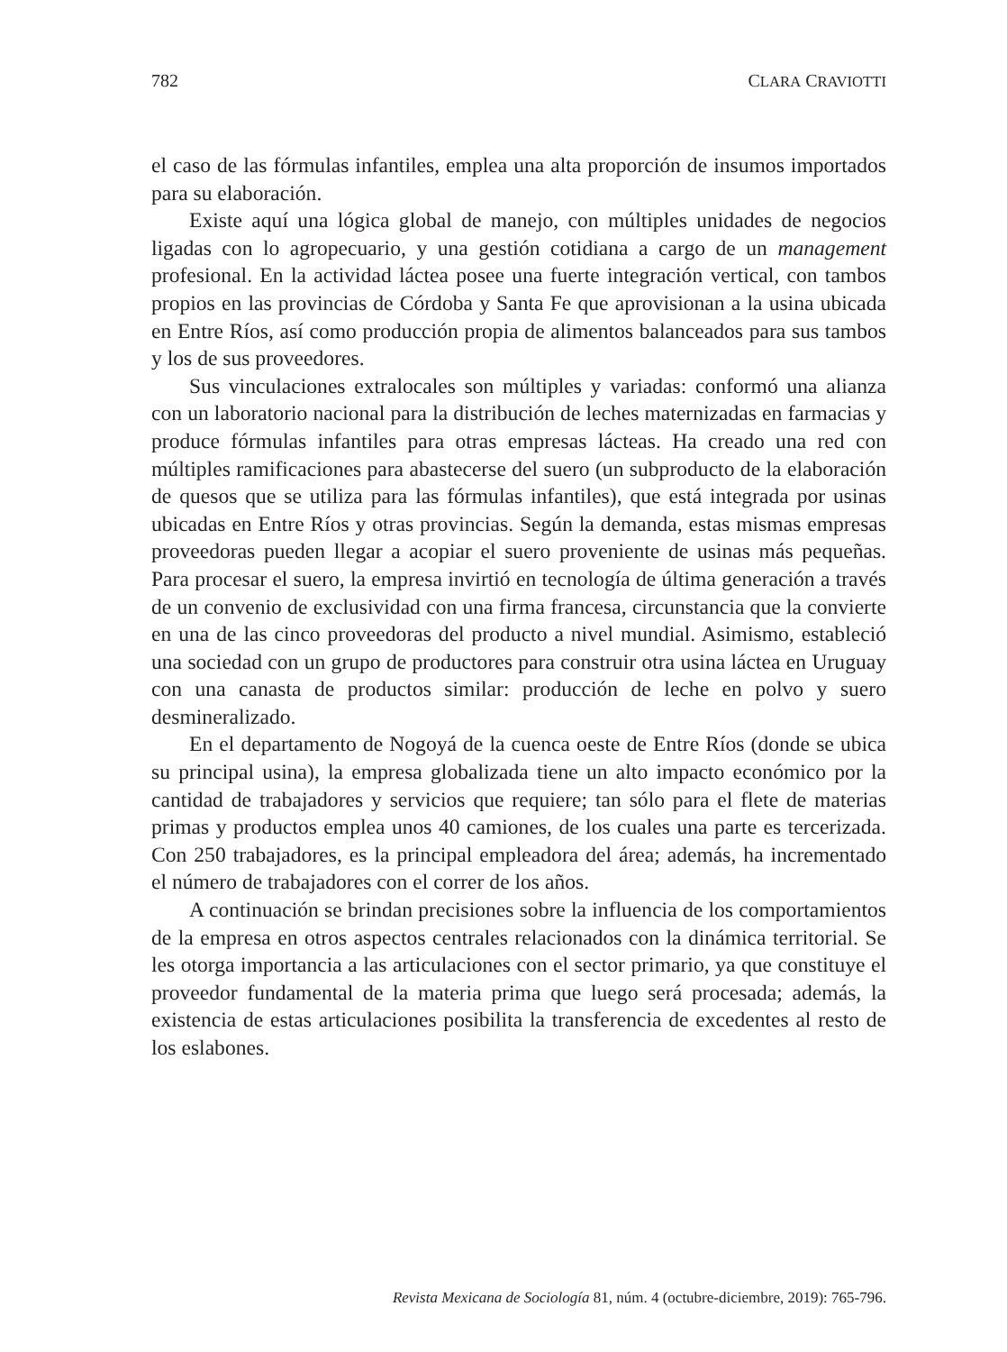782 CLARA CRAVIOTTI
el caso de las fórmulas infantiles, emplea una alta proporción de insumos importados para su elaboración.
Existe aquí una lógica global de manejo, con múltiples unidades de negocios ligadas con lo agropecuario, y una gestión cotidiana a cargo de un management profesional. En la actividad láctea posee una fuerte integración vertical, con tambos propios en las provincias de Córdoba y Santa Fe que aprovisionan a la usina ubicada en Entre Ríos, así como producción propia de alimentos balanceados para sus tambos y los de sus proveedores.
Sus vinculaciones extralocales son múltiples y variadas: conformó una alianza con un laboratorio nacional para la distribución de leches maternizadas en farmacias y produce fórmulas infantiles para otras empresas lácteas. Ha creado una red con múltiples ramificaciones para abastecerse del suero (un subproducto de la elaboración de quesos que se utiliza para las fórmulas infantiles), que está integrada por usinas ubicadas en Entre Ríos y otras provincias. Según la demanda, estas mismas empresas proveedoras pueden llegar a acopiar el suero proveniente de usinas más pequeñas. Para procesar el suero, la empresa invirtió en tecnología de última generación a través de un convenio de exclusividad con una firma francesa, circunstancia que la convierte en una de las cinco proveedoras del producto a nivel mundial. Asimismo, estableció una sociedad con un grupo de productores para construir otra usina láctea en Uruguay con una canasta de productos similar: producción de leche en polvo y suero desmineralizado.
En el departamento de Nogoyá de la cuenca oeste de Entre Ríos (donde se ubica su principal usina), la empresa globalizada tiene un alto impacto económico por la cantidad de trabajadores y servicios que requiere; tan sólo para el flete de materias primas y productos emplea unos 40 camiones, de los cuales una parte es tercerizada. Con 250 trabajadores, es la principal empleadora del área; además, ha incrementado el número de trabajadores con el correr de los años.
A continuación se brindan precisiones sobre la influencia de los comportamientos de la empresa en otros aspectos centrales relacionados con la dinámica territorial. Se les otorga importancia a las articulaciones con el sector primario, ya que constituye el proveedor fundamental de la materia prima que luego será procesada; además, la existencia de estas articulaciones posibilita la transferencia de excedentes al resto de los eslabones.
Revista Mexicana de Sociología 81, núm. 4 (octubre-diciembre, 2019): 765-796.